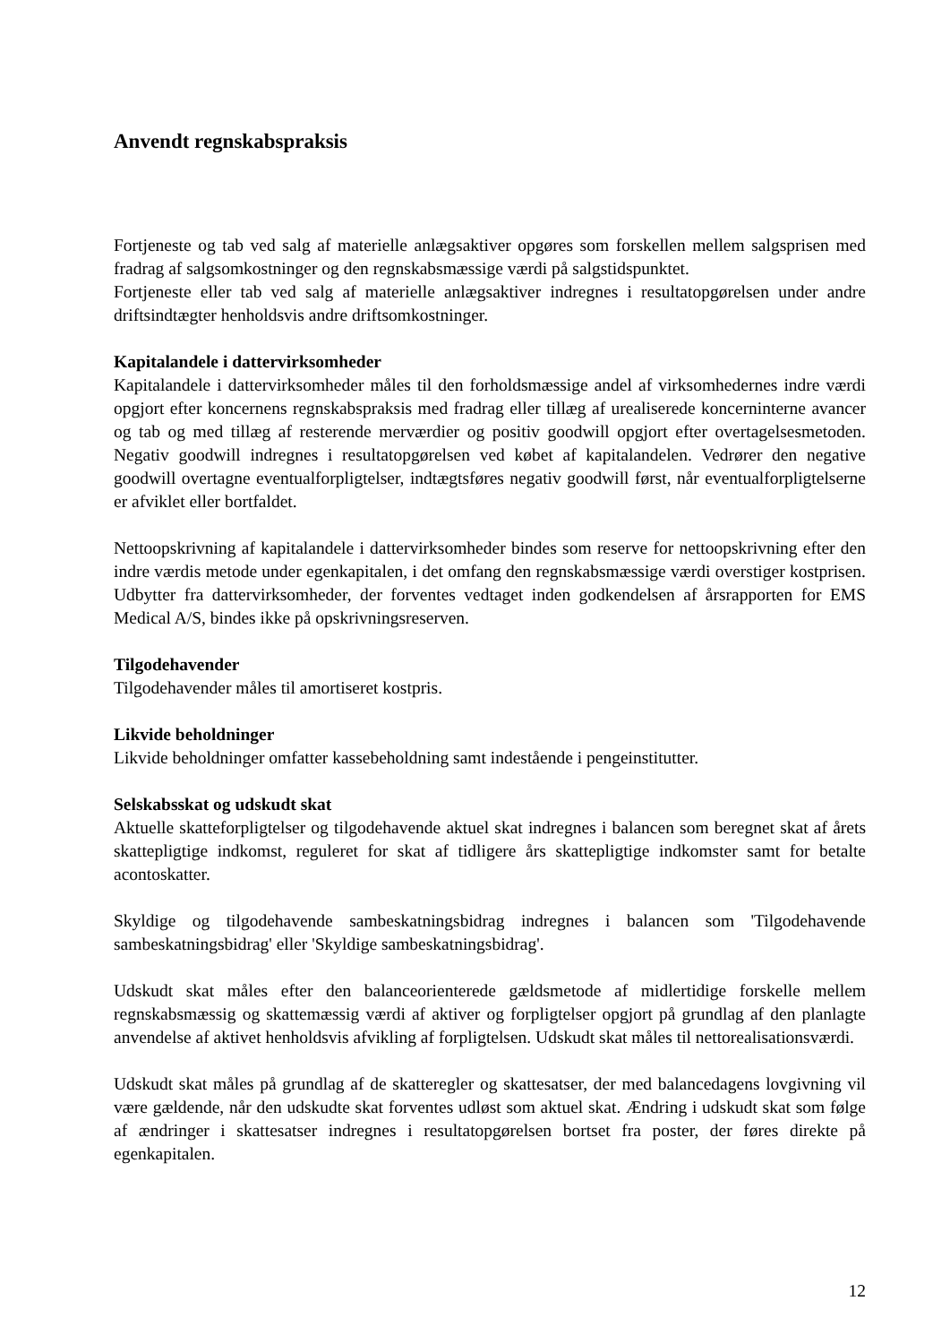Anvendt regnskabspraksis
Fortjeneste og tab ved salg af materielle anlægsaktiver opgøres som forskellen mellem salgsprisen med fradrag af salgsomkostninger og den regnskabsmæssige værdi på salgstidspunktet.
Fortjeneste eller tab ved salg af materielle anlægsaktiver indregnes i resultatopgørelsen under andre driftsindtægter henholdsvis andre driftsomkostninger.
Kapitalandele i dattervirksomheder
Kapitalandele i dattervirksomheder måles til den forholdsmæssige andel af virksomhedernes indre værdi opgjort efter koncernens regnskabspraksis med fradrag eller tillæg af urealiserede koncerninterne avancer og tab og med tillæg af resterende merværdier og positiv goodwill opgjort efter overtagelsesmetoden. Negativ goodwill indregnes i resultatopgørelsen ved købet af kapitalandelen. Vedrører den negative goodwill overtagne eventualforpligtelser, indtægtsføres negativ goodwill først, når eventualforpligtelserne er afviklet eller bortfaldet.
Nettoopskrivning af kapitalandele i dattervirksomheder bindes som reserve for nettoopskrivning efter den indre værdis metode under egenkapitalen, i det omfang den regnskabsmæssige værdi overstiger kostprisen. Udbytter fra dattervirksomheder, der forventes vedtaget inden godkendelsen af årsrapporten for EMS Medical A/S, bindes ikke på opskrivningsreserven.
Tilgodehavender
Tilgodehavender måles til amortiseret kostpris.
Likvide beholdninger
Likvide beholdninger omfatter kassebeholdning samt indestående i pengeinstitutter.
Selskabsskat og udskudt skat
Aktuelle skatteforpligtelser og tilgodehavende aktuel skat indregnes i balancen som beregnet skat af årets skattepligtige indkomst, reguleret for skat af tidligere års skattepligtige indkomster samt for betalte acontoskatter.
Skyldige og tilgodehavende sambeskatningsbidrag indregnes i balancen som 'Tilgodehavende sambeskatningsbidrag' eller 'Skyldige sambeskatningsbidrag'.
Udskudt skat måles efter den balanceorienterede gældsmetode af midlertidige forskelle mellem regnskabsmæssig og skattemæssig værdi af aktiver og forpligtelser opgjort på grundlag af den planlagte anvendelse af aktivet henholdsvis afvikling af forpligtelsen. Udskudt skat måles til nettorealisationsværdi.
Udskudt skat måles på grundlag af de skatteregler og skattesatser, der med balancedagens lovgivning vil være gældende, når den udskudte skat forventes udløst som aktuel skat. Ændring i udskudt skat som følge af ændringer i skattesatser indregnes i resultatopgørelsen bortset fra poster, der føres direkte på egenkapitalen.
12